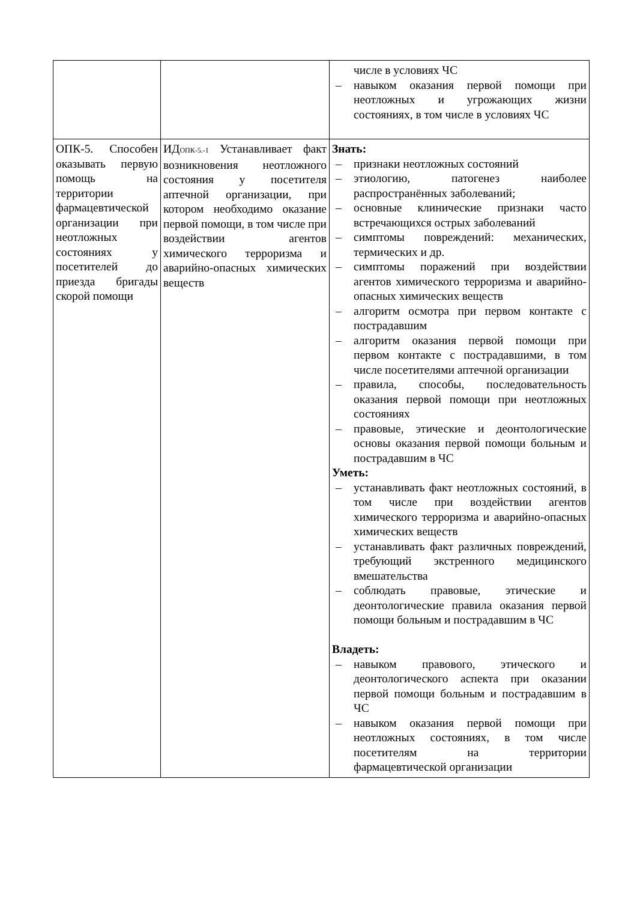| | | числе в условиях ЧС – навыком оказания первой помощи при неотложных и угрожающих жизни состояниях, в том числе в условиях ЧС |
| ОПК-5. Способен оказывать первую помощь на территории фармацевтической организации при неотложных состояниях у посетителей до приезда бригады скорой помощи | ИД<sub>ОПК-5.-1</sub> Устанавливает факт возникновения неотложного состояния у посетителя аптечной организации, при котором необходимо оказание первой помощи, в том числе при воздействии агентов химического терроризма и аварийно-опасных химических веществ | Знать: – признаки неотложных состояний – этиологию, патогенез наиболее распространённых заболеваний; – основные клинические признаки часто встречающихся острых заболеваний – симптомы повреждений: механических, термических и др. – симптомы поражений при воздействии агентов химического терроризма и аварийно-опасных химических веществ – алгоритм осмотра при первом контакте с пострадавшим – алгоритм оказания первой помощи при первом контакте с пострадавшими, в том числе посетителями аптечной организации – правила, способы, последовательность оказания первой помощи при неотложных состояниях – правовые, этические и деонтологические основы оказания первой помощи больным и пострадавшим в ЧС Уметь: – устанавливать факт неотложных состояний, в том числе при воздействии агентов химического терроризма и аварийно-опасных химических веществ – устанавливать факт различных повреждений, требующий экстренного медицинского вмешательства – соблюдать правовые, этические и деонтологические правила оказания первой помощи больным и пострадавшим в ЧС Владеть: – навыком правового, этического и деонтологического аспекта при оказании первой помощи больным и пострадавшим в ЧС – навыком оказания первой помощи при неотложных состояниях, в том числе посетителям на территории фармацевтической организации |